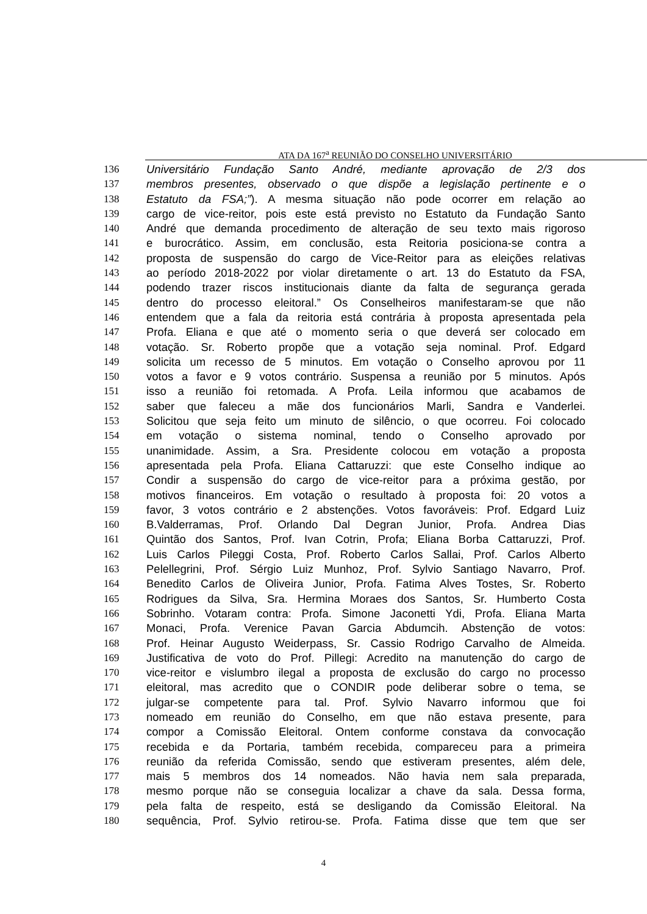ATA DA 167<sup>a</sup> REUNIÃO DO CONSELHO UNIVERSITÁRIO
136 Universitário Fundação Santo André, mediante aprovação de 2/3 dos
137 membros presentes, observado o que dispõe a legislação pertinente e o
138 Estatuto da FSA;”). A mesma situação não pode ocorrer em relação ao
139 cargo de vice-reitor, pois este está previsto no Estatuto da Fundação Santo
140 André que demanda procedimento de alteração de seu texto mais rigoroso
141 e burocrático. Assim, em conclusão, esta Reitoria posiciona-se contra a
142 proposta de suspensão do cargo de Vice-Reitor para as eleições relativas
143 ao período 2018-2022 por violar diretamente o art. 13 do Estatuto da FSA,
144 podendo trazer riscos institucionais diante da falta de segurança gerada
145 dentro do processo eleitoral.” Os Conselheiros manifestaram-se que não
146 entendem que a fala da reitoria está contrária à proposta apresentada pela
147 Profa. Eliana e que até o momento seria o que deverá ser colocado em
148 votação. Sr. Roberto propõe que a votação seja nominal. Prof. Edgard
149 solicita um recesso de 5 minutos. Em votação o Conselho aprovou por 11
150 votos a favor e 9 votos contrário. Suspensa a reunião por 5 minutos. Após
151 isso a reunião foi retomada. A Profa. Leila informou que acabamos de
152 saber que faleceu a mãe dos funcionários Marli, Sandra e Vanderlei.
153 Solicitou que seja feito um minuto de silêncio, o que ocorreu. Foi colocado
154 em votação o sistema nominal, tendo o Conselho aprovado por
155 unanimidade. Assim, a Sra. Presidente colocou em votação a proposta
156 apresentada pela Profa. Eliana Cattaruzzi: que este Conselho indique ao
157 Condir a suspensão do cargo de vice-reitor para a próxima gestão, por
158 motivos financeiros. Em votação o resultado à proposta foi: 20 votos a
159 favor, 3 votos contrário e 2 abstenções. Votos favoráveis: Prof. Edgard Luiz
160 B.Valderramas, Prof. Orlando Dal Degran Junior, Profa. Andrea Dias
161 Quintão dos Santos, Prof. Ivan Cotrin, Profa; Eliana Borba Cattaruzzi, Prof.
162 Luis Carlos Pileggi Costa, Prof. Roberto Carlos Sallai, Prof. Carlos Alberto
163 Pelellegrini, Prof. Sérgio Luiz Munhoz, Prof. Sylvio Santiago Navarro, Prof.
164 Benedito Carlos de Oliveira Junior, Profa. Fatima Alves Tostes, Sr. Roberto
165 Rodrigues da Silva, Sra. Hermina Moraes dos Santos, Sr. Humberto Costa
166 Sobrinho. Votaram contra: Profa. Simone Jaconetti Ydi, Profa. Eliana Marta
167 Monaci, Profa. Verenice Pavan Garcia Abdumcih. Abstenção de votos:
168 Prof. Heinar Augusto Weiderpass, Sr. Cassio Rodrigo Carvalho de Almeida.
169 Justificativa de voto do Prof. Pillegi: Acredito na manutenção do cargo de
170 vice-reitor e vislumbro ilegal a proposta de exclusão do cargo no processo
171 eleitoral, mas acredito que o CONDIR pode deliberar sobre o tema, se
172 julgar-se competente para tal. Prof. Sylvio Navarro informou que foi
173 nomeado em reunião do Conselho, em que não estava presente, para
174 compor a Comissão Eleitoral. Ontem conforme constava da convocação
175 recebida e da Portaria, também recebida, compareceu para a primeira
176 reunião da referida Comissão, sendo que estiveram presentes, além dele,
177 mais 5 membros dos 14 nomeados. Não havia nem sala preparada,
178 mesmo porque não se conseguia localizar a chave da sala. Dessa forma,
179 pela falta de respeito, está se desligando da Comissão Eleitoral. Na
180 sequência, Prof. Sylvio retirou-se. Profa. Fatima disse que tem que ser
4